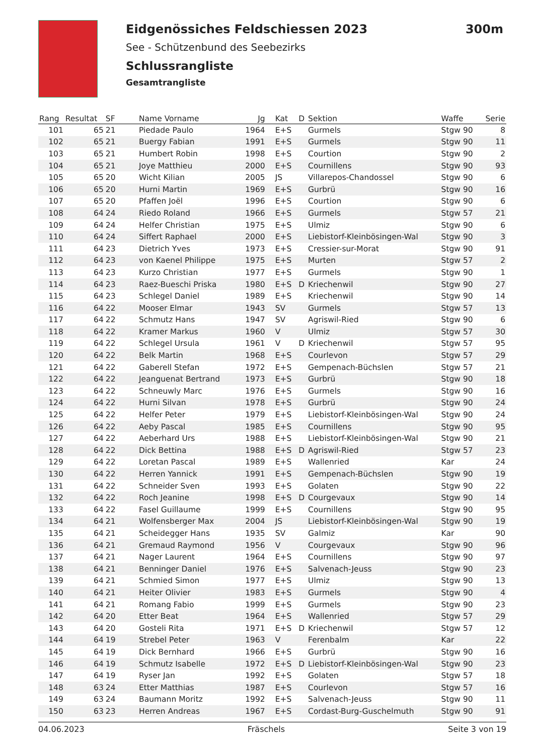Eidgenössiches Feldschiessen 2023
300m
See - Schützenbund des Seebezirks
Schlussrangliste
Gesamtrangliste
| Rang | Resultat | SF | Name Vorname | Jg | Kat | D | Sektion | Waffe | Serie |
| --- | --- | --- | --- | --- | --- | --- | --- | --- | --- |
| 101 | 65 | 21 | Piedade Paulo | 1964 | E+S | | Gurmels | Stgw 90 | 8 |
| 102 | 65 | 21 | Buergy Fabian | 1991 | E+S | | Gurmels | Stgw 90 | 11 |
| 103 | 65 | 21 | Humbert Robin | 1998 | E+S | | Courtion | Stgw 90 | 2 |
| 104 | 65 | 21 | Joye Matthieu | 2000 | E+S | | Cournillens | Stgw 90 | 93 |
| 105 | 65 | 20 | Wicht Kilian | 2005 | JS | | Villarepos-Chandossel | Stgw 90 | 6 |
| 106 | 65 | 20 | Hurni Martin | 1969 | E+S | | Gurbrü | Stgw 90 | 16 |
| 107 | 65 | 20 | Pfaffen Joël | 1996 | E+S | | Courtion | Stgw 90 | 6 |
| 108 | 64 | 24 | Riedo Roland | 1966 | E+S | | Gurmels | Stgw 57 | 21 |
| 109 | 64 | 24 | Helfer Christian | 1975 | E+S | | Ulmiz | Stgw 90 | 6 |
| 110 | 64 | 24 | Siffert Raphael | 2000 | E+S | | Liebistorf-Kleinbösingen-Wal | Stgw 90 | 3 |
| 111 | 64 | 23 | Dietrich Yves | 1973 | E+S | | Cressier-sur-Morat | Stgw 90 | 91 |
| 112 | 64 | 23 | von Kaenel Philippe | 1975 | E+S | | Murten | Stgw 57 | 2 |
| 113 | 64 | 23 | Kurzo Christian | 1977 | E+S | | Gurmels | Stgw 90 | 1 |
| 114 | 64 | 23 | Raez-Bueschi Priska | 1980 | E+S | D | Kriechenwil | Stgw 90 | 27 |
| 115 | 64 | 23 | Schlegel Daniel | 1989 | E+S | | Kriechenwil | Stgw 90 | 14 |
| 116 | 64 | 22 | Mooser Elmar | 1943 | SV | | Gurmels | Stgw 57 | 13 |
| 117 | 64 | 22 | Schmutz Hans | 1947 | SV | | Agriswil-Ried | Stgw 90 | 6 |
| 118 | 64 | 22 | Kramer Markus | 1960 | V | | Ulmiz | Stgw 57 | 30 |
| 119 | 64 | 22 | Schlegel Ursula | 1961 | V | D | Kriechenwil | Stgw 57 | 95 |
| 120 | 64 | 22 | Belk Martin | 1968 | E+S | | Courlevon | Stgw 57 | 29 |
| 121 | 64 | 22 | Gaberell Stefan | 1972 | E+S | | Gempenach-Büchslen | Stgw 57 | 21 |
| 122 | 64 | 22 | Jeanguenat Bertrand | 1973 | E+S | | Gurbrü | Stgw 90 | 18 |
| 123 | 64 | 22 | Schneuwly Marc | 1976 | E+S | | Gurmels | Stgw 90 | 16 |
| 124 | 64 | 22 | Hurni Silvan | 1978 | E+S | | Gurbrü | Stgw 90 | 24 |
| 125 | 64 | 22 | Helfer Peter | 1979 | E+S | | Liebistorf-Kleinbösingen-Wal | Stgw 90 | 24 |
| 126 | 64 | 22 | Aeby Pascal | 1985 | E+S | | Cournillens | Stgw 90 | 95 |
| 127 | 64 | 22 | Aeberhard Urs | 1988 | E+S | | Liebistorf-Kleinbösingen-Wal | Stgw 90 | 21 |
| 128 | 64 | 22 | Dick Bettina | 1988 | E+S | D | Agriswil-Ried | Stgw 57 | 23 |
| 129 | 64 | 22 | Loretan Pascal | 1989 | E+S | | Wallenried | Kar | 24 |
| 130 | 64 | 22 | Herren Yannick | 1991 | E+S | | Gempenach-Büchslen | Stgw 90 | 19 |
| 131 | 64 | 22 | Schneider Sven | 1993 | E+S | | Golaten | Stgw 90 | 22 |
| 132 | 64 | 22 | Roch Jeanine | 1998 | E+S | D | Courgevaux | Stgw 90 | 14 |
| 133 | 64 | 22 | Fasel Guillaume | 1999 | E+S | | Cournillens | Stgw 90 | 95 |
| 134 | 64 | 21 | Wolfensberger Max | 2004 | JS | | Liebistorf-Kleinbösingen-Wal | Stgw 90 | 19 |
| 135 | 64 | 21 | Scheidegger Hans | 1935 | SV | | Galmiz | Kar | 90 |
| 136 | 64 | 21 | Gremaud Raymond | 1956 | V | | Courgevaux | Stgw 90 | 96 |
| 137 | 64 | 21 | Nager Laurent | 1964 | E+S | | Cournillens | Stgw 90 | 97 |
| 138 | 64 | 21 | Benninger Daniel | 1976 | E+S | | Salvenach-Jeuss | Stgw 90 | 23 |
| 139 | 64 | 21 | Schmied Simon | 1977 | E+S | | Ulmiz | Stgw 90 | 13 |
| 140 | 64 | 21 | Heiter Olivier | 1983 | E+S | | Gurmels | Stgw 90 | 4 |
| 141 | 64 | 21 | Romang Fabio | 1999 | E+S | | Gurmels | Stgw 90 | 23 |
| 142 | 64 | 20 | Etter Beat | 1964 | E+S | | Wallenried | Stgw 57 | 29 |
| 143 | 64 | 20 | Gosteli Rita | 1971 | E+S | D | Kriechenwil | Stgw 57 | 12 |
| 144 | 64 | 19 | Strebel Peter | 1963 | V | | Ferenbalm | Kar | 22 |
| 145 | 64 | 19 | Dick Bernhard | 1966 | E+S | | Gurbrü | Stgw 90 | 16 |
| 146 | 64 | 19 | Schmutz Isabelle | 1972 | E+S | D | Liebistorf-Kleinbösingen-Wal | Stgw 90 | 23 |
| 147 | 64 | 19 | Ryser Jan | 1992 | E+S | | Golaten | Stgw 57 | 18 |
| 148 | 63 | 24 | Etter Matthias | 1987 | E+S | | Courlevon | Stgw 57 | 16 |
| 149 | 63 | 24 | Baumann Moritz | 1992 | E+S | | Salvenach-Jeuss | Stgw 90 | 11 |
| 150 | 63 | 23 | Herren Andreas | 1967 | E+S | | Cordast-Burg-Guschelmuth | Stgw 90 | 91 |
04.06.2023 Fräschels Seite 3 von 19